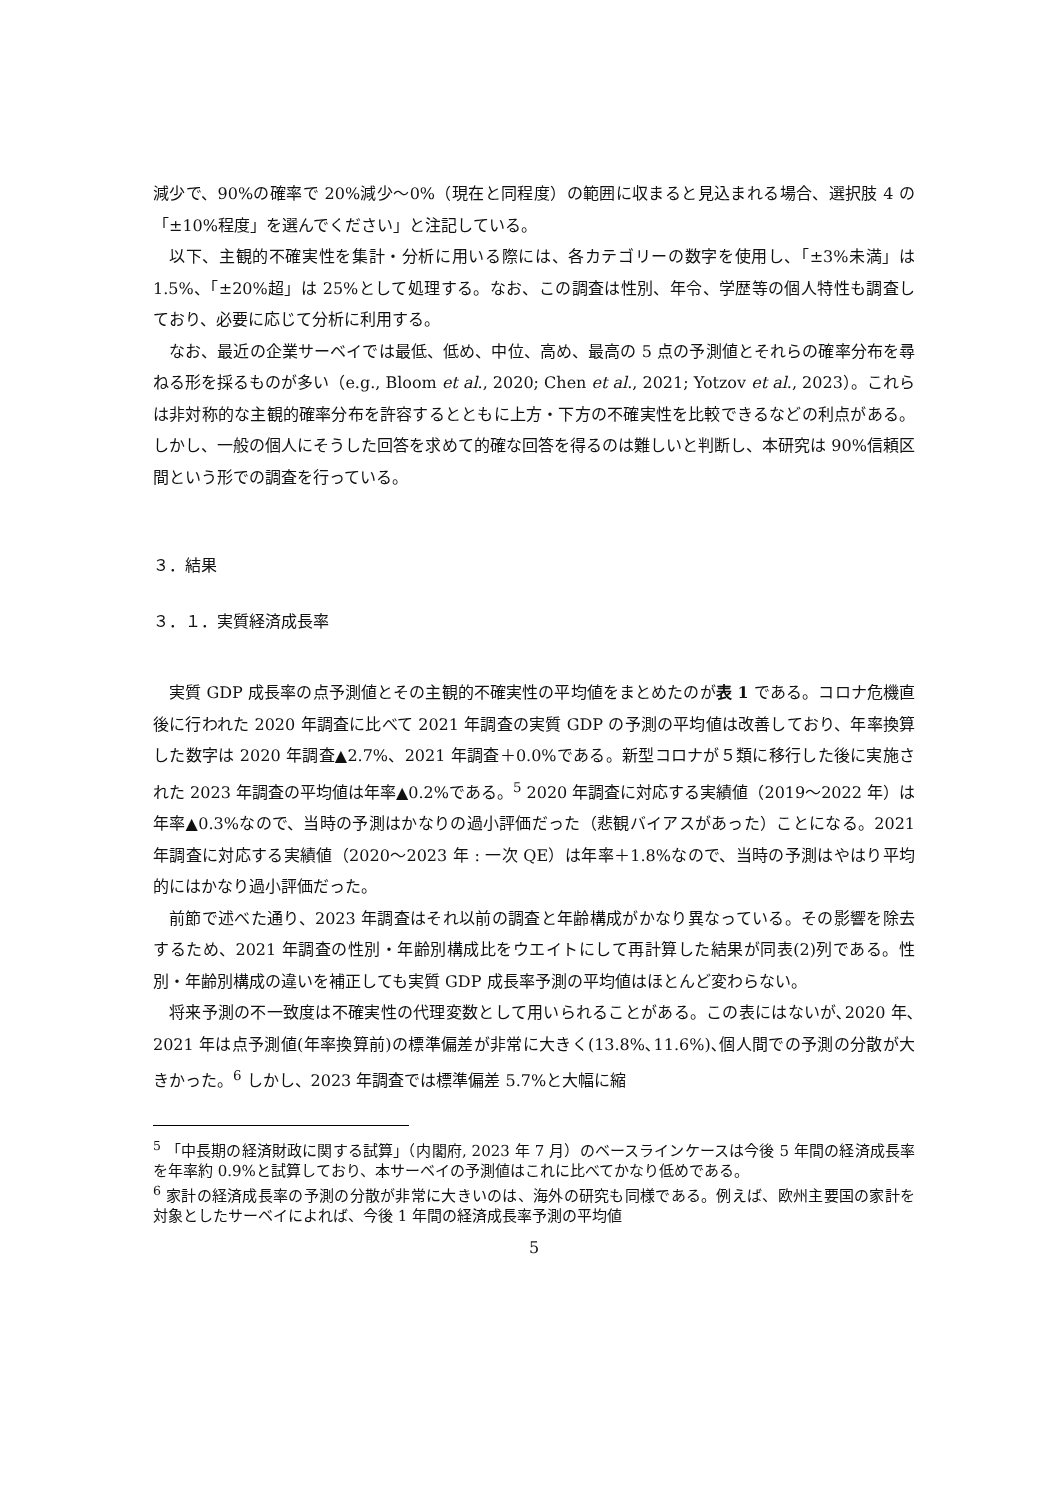減少で、90%の確率で 20%減少～0%（現在と同程度）の範囲に収まると見込まれる場合、選択肢 4 の「±10%程度」を選んでください」と注記している。
以下、主観的不確実性を集計・分析に用いる際には、各カテゴリーの数字を使用し、「±3%未満」は 1.5%、「±20%超」は 25%として処理する。なお、この調査は性別、年令、学歴等の個人特性も調査しており、必要に応じて分析に利用する。
なお、最近の企業サーベイでは最低、低め、中位、高め、最高の 5 点の予測値とそれらの確率分布を尋ねる形を採るものが多い（e.g., Bloom et al., 2020; Chen et al., 2021; Yotzov et al., 2023）。これらは非対称的な主観的確率分布を許容するとともに上方・下方の不確実性を比較できるなどの利点がある。しかし、一般の個人にそうした回答を求めて的確な回答を得るのは難しいと判断し、本研究は 90%信頼区間という形での調査を行っている。
３．結果
３．１．実質経済成長率
実質 GDP 成長率の点予測値とその主観的不確実性の平均値をまとめたのが表 1 である。コロナ危機直後に行われた 2020 年調査に比べて 2021 年調査の実質 GDP の予測の平均値は改善しており、年率換算した数字は 2020 年調査▲2.7%、2021 年調査＋0.0%である。新型コロナが５類に移行した後に実施された 2023 年調査の平均値は年率▲0.2%である。<sup>5</sup> 2020 年調査に対応する実績値（2019～2022 年）は年率▲0.3%なので、当時の予測はかなりの過小評価だった（悲観バイアスがあった）ことになる。2021 年調査に対応する実績値（2020～2023 年 : 一次 QE）は年率＋1.8%なので、当時の予測はやはり平均的にはかなり過小評価だった。
前節で述べた通り、2023 年調査はそれ以前の調査と年齢構成がかなり異なっている。その影響を除去するため、2021 年調査の性別・年齢別構成比をウエイトにして再計算した結果が同表(2)列である。性別・年齢別構成の違いを補正しても実質 GDP 成長率予測の平均値はほとんど変わらない。
将来予測の不一致度は不確実性の代理変数として用いられることがある。この表にはないが､2020 年､2021 年は点予測値(年率換算前)の標準偏差が非常に大きく(13.8%､11.6%)､個人間での予測の分散が大きかった。<sup>6</sup> しかし、2023 年調査では標準偏差 5.7%と大幅に縮
<sup>5</sup> 「中長期の経済財政に関する試算」（内閣府, 2023 年 7 月）のベースラインケースは今後 5 年間の経済成長率を年率約 0.9%と試算しており、本サーベイの予測値はこれに比べてかなり低めである。
<sup>6</sup> 家計の経済成長率の予測の分散が非常に大きいのは、海外の研究も同様である。例えば、欧州主要国の家計を対象としたサーベイによれば、今後 1 年間の経済成長率予測の平均値
5